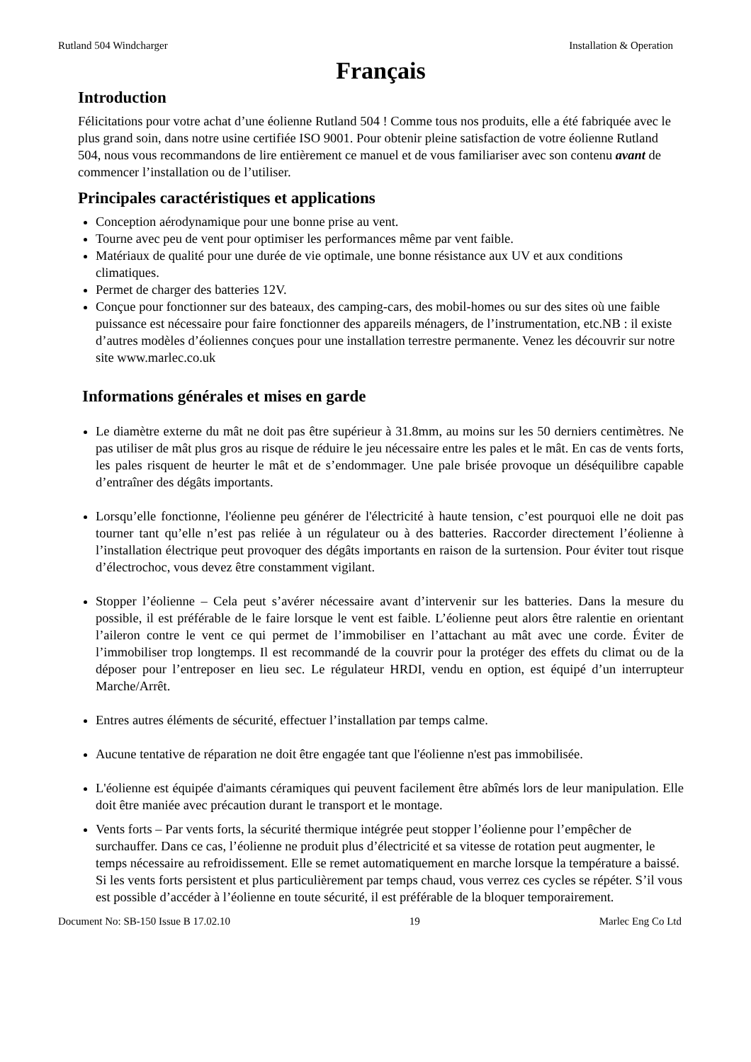Rutland 504 Windcharger Installation & Operation
Français
Introduction
Félicitations pour votre achat d’une éolienne Rutland 504 ! Comme tous nos produits, elle a été fabriquée avec le plus grand soin, dans notre usine certifiée ISO 9001. Pour obtenir pleine satisfaction de votre éolienne Rutland 504, nous vous recommandons de lire entièrement ce manuel et de vous familiariser avec son contenu avant de commencer l’installation ou de l’utiliser.
Principales caractéristiques et applications
Conception aérodynamique pour une bonne prise au vent.
Tourne avec peu de vent pour optimiser les performances même par vent faible.
Matériaux de qualité pour une durée de vie optimale, une bonne résistance aux UV et aux conditions climatiques.
Permet de charger des batteries 12V.
Conçue pour fonctionner sur des bateaux, des camping-cars, des mobil-homes ou sur des sites où une faible puissance est nécessaire pour faire fonctionner des appareils ménagers, de l’instrumentation, etc.NB : il existe d’autres modèles d’éoliennes conçues pour une installation terrestre permanente. Venez les découvrir sur notre site www.marlec.co.uk
Informations générales et mises en garde
Le diamètre externe du mât ne doit pas être supérieur à 31.8mm, au moins sur les 50 derniers centimètres. Ne pas utiliser de mât plus gros au risque de réduire le jeu nécessaire entre les pales et le mât. En cas de vents forts, les pales risquent de heurter le mât et de s’endommager. Une pale brisée provoque un déséquilibre capable d’entraîner des dégâts importants.
Lorsqu’elle fonctionne, l'éolienne peu générer de l'électricité à haute tension, c’est pourquoi elle ne doit pas tourner tant qu’elle n’est pas reliée à un régulateur ou à des batteries. Raccorder directement l’éolienne à l’installation électrique peut provoquer des dégâts importants en raison de la surtension. Pour éviter tout risque d’électrochoc, vous devez être constamment vigilant.
Stopper l’éolienne – Cela peut s’avérer nécessaire avant d’intervenir sur les batteries. Dans la mesure du possible, il est préférable de le faire lorsque le vent est faible. L’éolienne peut alors être ralentie en orientant l’aileron contre le vent ce qui permet de l’immobiliser en l’attachant au mât avec une corde. Éviter de l’immobiliser trop longtemps. Il est recommandé de la couvrir pour la protéger des effets du climat ou de la déposer pour l’entreposer en lieu sec. Le régulateur HRDI, vendu en option, est équipé d’un interrupteur Marche/Arrêt.
Entres autres éléments de sécurité, effectuer l’installation par temps calme.
Aucune tentative de réparation ne doit être engagée tant que l'éolienne n'est pas immobilisée.
L'éolienne est équipée d'aimants céramiques qui peuvent facilement être abîmés lors de leur manipulation. Elle doit être maniée avec précaution durant le transport et le montage.
Vents forts – Par vents forts, la sécurité thermique intégrée peut stopper l’éolienne pour l’empêcher de surchauffer. Dans ce cas, l’éolienne ne produit plus d’électricité et sa vitesse de rotation peut augmenter, le temps nécessaire au refroidissement. Elle se remet automatiquement en marche lorsque la température a baissé. Si les vents forts persistent et plus particulièrement par temps chaud, vous verrez ces cycles se répéter. S’il vous est possible d’accéder à l’éolienne en toute sécurité, il est préférable de la bloquer temporairement.
Document No: SB-150 Issue B 17.02.10 19 Marlec Eng Co Ltd